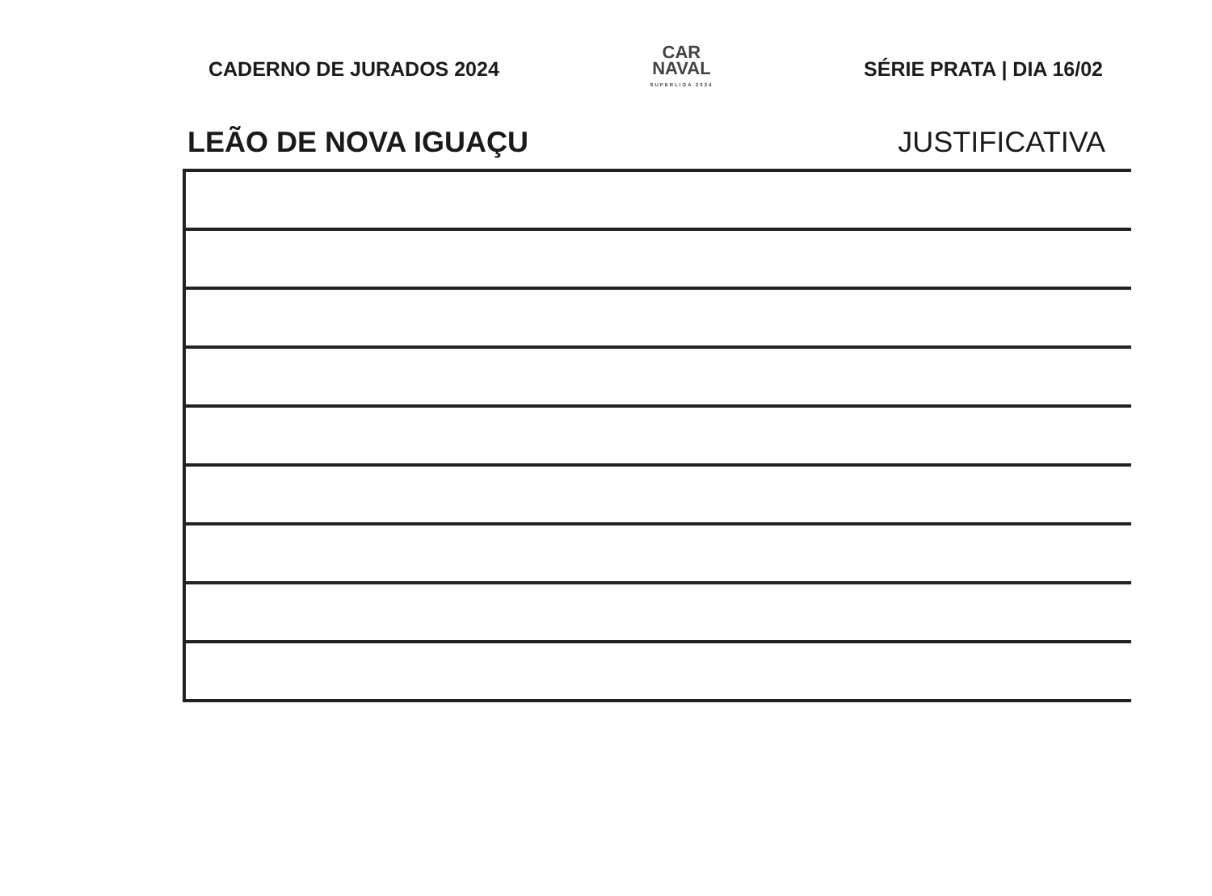CADERNO DE JURADOS 2024
CAR
NAVAL
SUPERLIGA 2024
SÉRIE PRATA | DIA 16/02
LEÃO DE NOVA IGUAÇU JUSTIFICATIVA